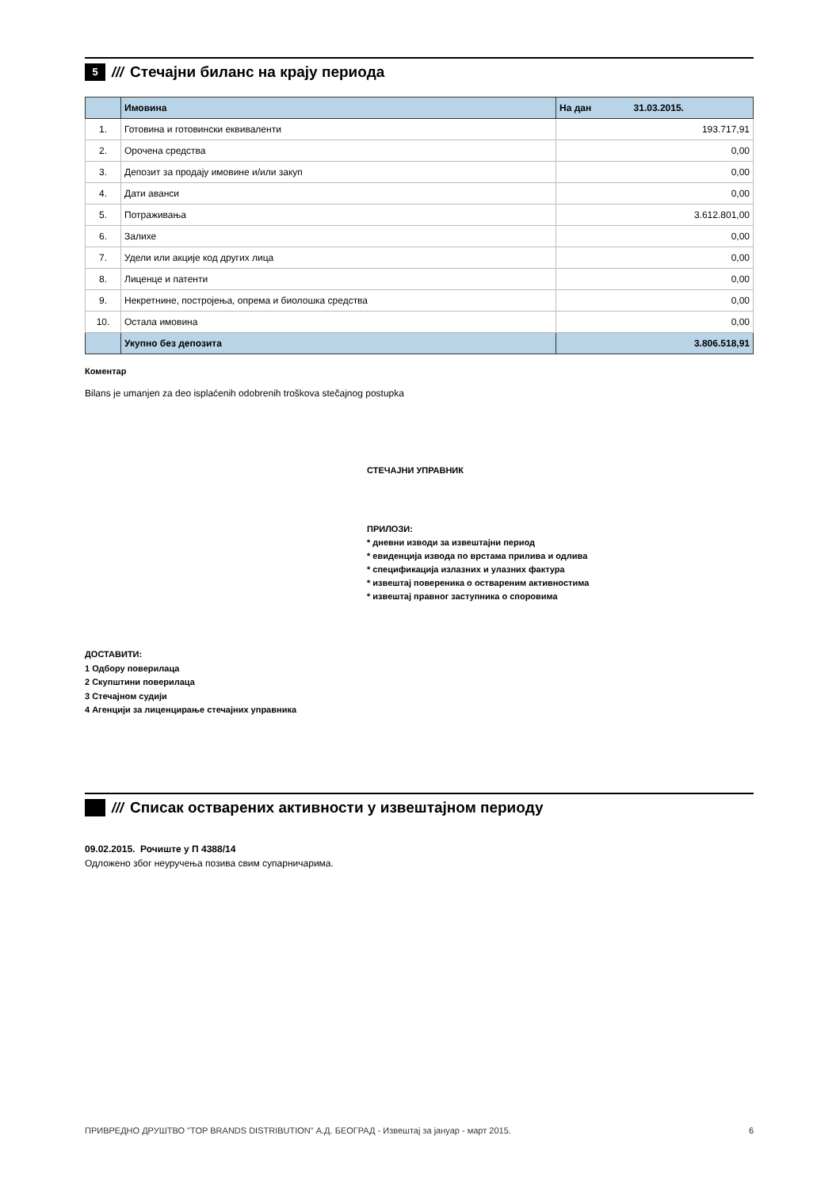5 /// Стечајни биланс на крају периода
| | Имовина | На дан 31.03.2015. |
| --- | --- | --- |
| 1. | Готовина и готовински еквиваленти | 193.717,91 |
| 2. | Орочена средства | 0,00 |
| 3. | Депозит за продају имовине и/или закуп | 0,00 |
| 4. | Дати аванси | 0,00 |
| 5. | Потраживања | 3.612.801,00 |
| 6. | Залихе | 0,00 |
| 7. | Удели или акције код других лица | 0,00 |
| 8. | Лиценце и патенти | 0,00 |
| 9. | Некретнине, постројења, опрема и биолошка средства | 0,00 |
| 10. | Остала имовина | 0,00 |
| | Укупно без депозита | 3.806.518,91 |
Коментар
Bilans je umanjen za deo isplaćenih odobrenih troškova stečajnog postupka
СТЕЧАЈНИ УПРАВНИК
ПРИЛОЗИ:
* дневни изводи за извештајни период
* евиденција извода по врстама прилива и одлива
* спецификација излазних и улазних фактура
* извештај повереника о оствареним активностима
* извештај правног заступника о споровима
ДОСТАВИТИ:
1 Одбору поверилаца
2 Скупштини поверилаца
3 Стечајном судији
4 Агенцији за лиценцирање стечајних управника
/// Списак остварених активности у извештајном периоду
09.02.2015. Рочиште у П 4388/14
Одложено због неуручења позива свим супарничарима.
ПРИВРЕДНО ДРУШТВО "TOP BRANDS DISTRIBUTION" А.Д. БЕОГРАД - Извештај за јануар - март 2015. 6